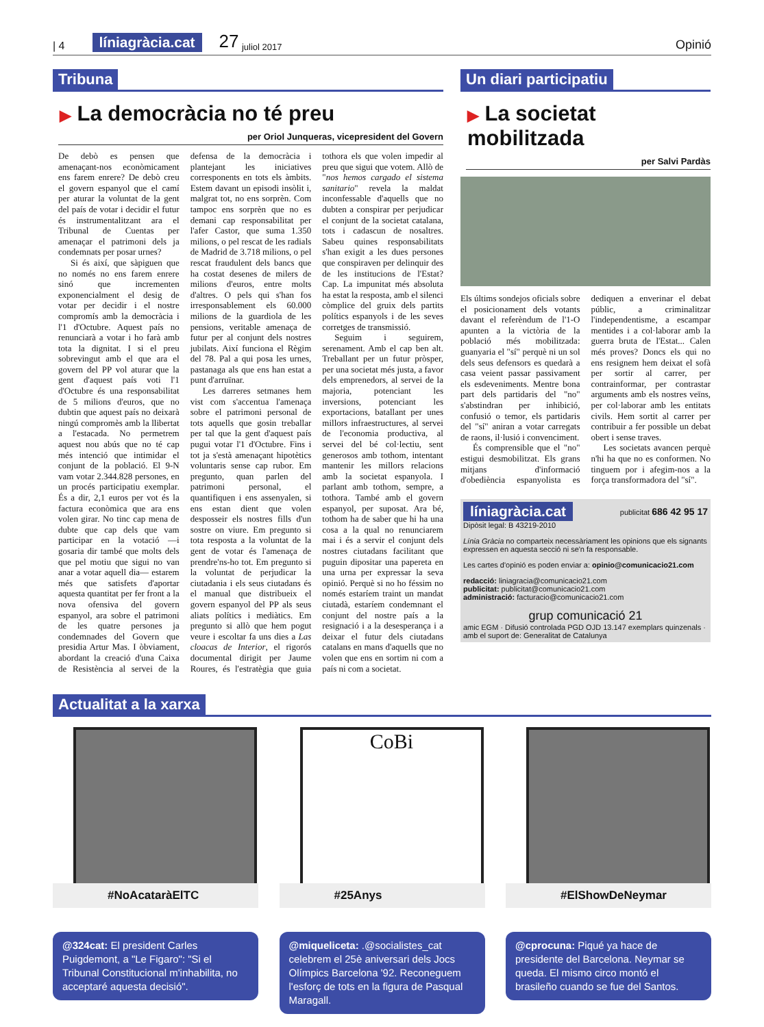| 4 líniagràcia.cat 27 juliol 2017 Opinió
Tribuna
▶ La democràcia no té preu
per Oriol Junqueras, vicepresident del Govern
De debò es pensen que amenaçant-nos econòmicament ens farem enrere? De debò creu el govern espanyol que el camí per aturar la voluntat de la gent del país de votar i decidir el futur és instrumentalitzant ara el Tribunal de Cuentas per amenaçar el patrimoni dels ja condemnats per posar urnes?
Si és així, que sàpiguen que no només no ens farem enrere sinó que incrementen exponencialment el desig de votar per decidir i el nostre compromís amb la democràcia i l'1 d'Octubre. Aquest país no renunciarà a votar i ho farà amb tota la dignitat. I si el preu sobrevingut amb el que ara el govern del PP vol aturar que la gent d'aquest país voti l'1 d'Octubre és una responsabilitat de 5 milions d'euros, que no dubtin que aquest país no deixarà ningú compromès amb la llibertat a l'estacada. No permetrem aquest nou abús que no té cap més intenció que intimidar el conjunt de la població. El 9-N vam votar 2.344.828 persones, en un procés participatiu exemplar. És a dir, 2,1 euros per vot és la factura econòmica que ara ens volen girar. No tinc cap mena de dubte que cap dels que vam participar en la votació —i gosaria dir també que molts dels que pel motiu que sigui no van anar a votar aquell dia— estarem més que satisfets d'aportar aquesta quantitat per fer front a la nova ofensiva del govern espanyol, ara sobre el patrimoni de les quatre persones ja condemnades del Govern que presidia Artur Mas. I òbviament, abordant la creació d'una Caixa de Resistència al servei de la defensa de la democràcia i plantejant les iniciatives corresponents en tots els àmbits. Estem davant un episodi insòlit i, malgrat tot, no ens sorprèn. Com tampoc ens sorprèn que no es demani cap responsabilitat per l'afer Castor, que suma 1.350 milions, o pel rescat de les radials de Madrid de 3.718 milions, o pel rescat fraudulent dels bancs que ha costat desenes de milers de milions d'euros, entre molts d'altres. O pels qui s'han fos irresponsablement els 60.000 milions de la guardiola de les pensions, veritable amenaça de futur per al conjunt dels nostres jubilats. Així funciona el Règim del 78. Pal a qui posa les urnes, pastanaga als que ens han estat a punt d'arruïnar.
Les darreres setmanes hem vist com s'accentua l'amenaça sobre el patrimoni personal de tots aquells que gosin treballar per tal que la gent d'aquest país pugui votar l'1 d'Octubre. Fins i tot ja s'està amenaçant hipotètics voluntaris sense cap rubor. Em pregunto, quan parlen del patrimoni personal, el quantifiquen i ens assenyalen, si ens estan dient que volen desposseir els nostres fills d'un sostre on viure. Em pregunto si tota resposta a la voluntat de la gent de votar és l'amenaça de prendre'ns-ho tot. Em pregunto si la voluntat de perjudicar la ciutadania i els seus ciutadans és el manual que distribueix el govern espanyol del PP als seus aliats polítics i mediàtics. Em pregunto si allò que hem pogut veure i escoltar fa uns dies a Las cloacas de Interior, el rigorós documental dirigit per Jaume Roures, és l'estratègia que guia tothora els que volen impedir al preu que sigui que votem. Allò de "nos hemos cargado el sistema sanitario" revela la maldat inconfessable d'aquells que no dubten a conspirar per perjudicar el conjunt de la societat catalana, tots i cadascun de nosaltres. Sabeu quines responsabilitats s'han exigit a les dues persones que conspiraven per delinquir des de les institucions de l'Estat? Cap. La impunitat més absoluta ha estat la resposta, amb el silenci còmplice del gruix dels partits polítics espanyols i de les seves corretges de transmissió.
Seguim i seguirem, serenament. Amb el cap ben alt. Treballant per un futur pròsper, per una societat més justa, a favor dels emprenedors, al servei de la majoria, potenciant les inversions, potenciant les exportacions, batallant per unes millors infraestructures, al servei de l'economia productiva, al servei del bé col·lectiu, sent generosos amb tothom, intentant mantenir les millors relacions amb la societat espanyola. I parlant amb tothom, sempre, a tothora. També amb el govern espanyol, per suposat. Ara bé, tothom ha de saber que hi ha una cosa a la qual no renunciarem mai i és a servir el conjunt dels nostres ciutadans facilitant que puguin dipositar una papereta en una urna per expressar la seva opinió. Perquè si no ho féssim no només estaríem traint un mandat ciutadà, estaríem condemnant el conjunt del nostre país a la resignació i a la desesperança i a deixar el futur dels ciutadans catalans en mans d'aquells que no volen que ens en sortim ni com a país ni com a societat.
Un diari participatiu
▶ La societat mobilitzada
per Salvi Pardàs
Els últims sondejos oficials sobre el posicionament dels votants davant el referèndum de l'1-O apunten a la victòria de la població més mobilitzada: guanyaria el "sí" perquè ni un sol dels seus defensors es quedarà a casa veient passar passivament els esdeveniments. Mentre bona part dels partidaris del "no" s'abstindran per inhibició, confusió o temor, els partidaris del "sí" aniran a votar carregats de raons, il·lusió i convenciment.
És comprensible que el "no" estigui desmobilitzat. Els grans mitjans d'informació d'obediència espanyolista es dediquen a enverinar el debat públic, a criminalitzar l'independentisme, a escampar mentides i a col·laborar amb la guerra bruta de l'Estat... Calen més proves? Doncs els qui no ens resignem hem deixat el sofà per sortir al carrer, per contrainformar, per contrastar arguments amb els nostres veïns, per col·laborar amb les entitats civils. Hem sortit al carrer per contribuir a fer possible un debat obert i sense traves.
Les societats avancen perquè n'hi ha que no es conformen. No tinguem por i afegim-nos a la força transformadora del "sí".
líniagràcia.cat publicitat 686 42 95 17
Dipòsit legal: B 43219-2010
Línia Gràcia no comparteix necessàriament les opinions que els signants expressen en aquesta secció ni se'n fa responsable.
Les cartes d'opinió es poden enviar a: opinio@comunicacio21.com
redacció: liniagracia@comunicacio21.com
publicitat: publicitat@comunicacio21.com
administració: facturacio@comunicacio21.com
grup comunicació 21
amic EGM · Difusió controlada PGD OJD 13.147 exemplars quinzenals · amb el suport de: Generalitat de Catalunya
Actualitat a la xarxa
#NoAcataràElTC
@324cat: El president Carles Puigdemont, a "Le Figaro": "Si el Tribunal Constitucional m'inhabilita, no acceptaré aquesta decisió".
CoBi
#25Anys
@miqueliceta: .@socialistes_cat celebrem el 25è aniversari dels Jocs Olímpics Barcelona '92. Reconeguem l'esforç de tots en la figura de Pasqual Maragall.
#ElShowDeNeymar
@cprocuna: Piqué ya hace de presidente del Barcelona. Neymar se queda. El mismo circo montó el brasileño cuando se fue del Santos.